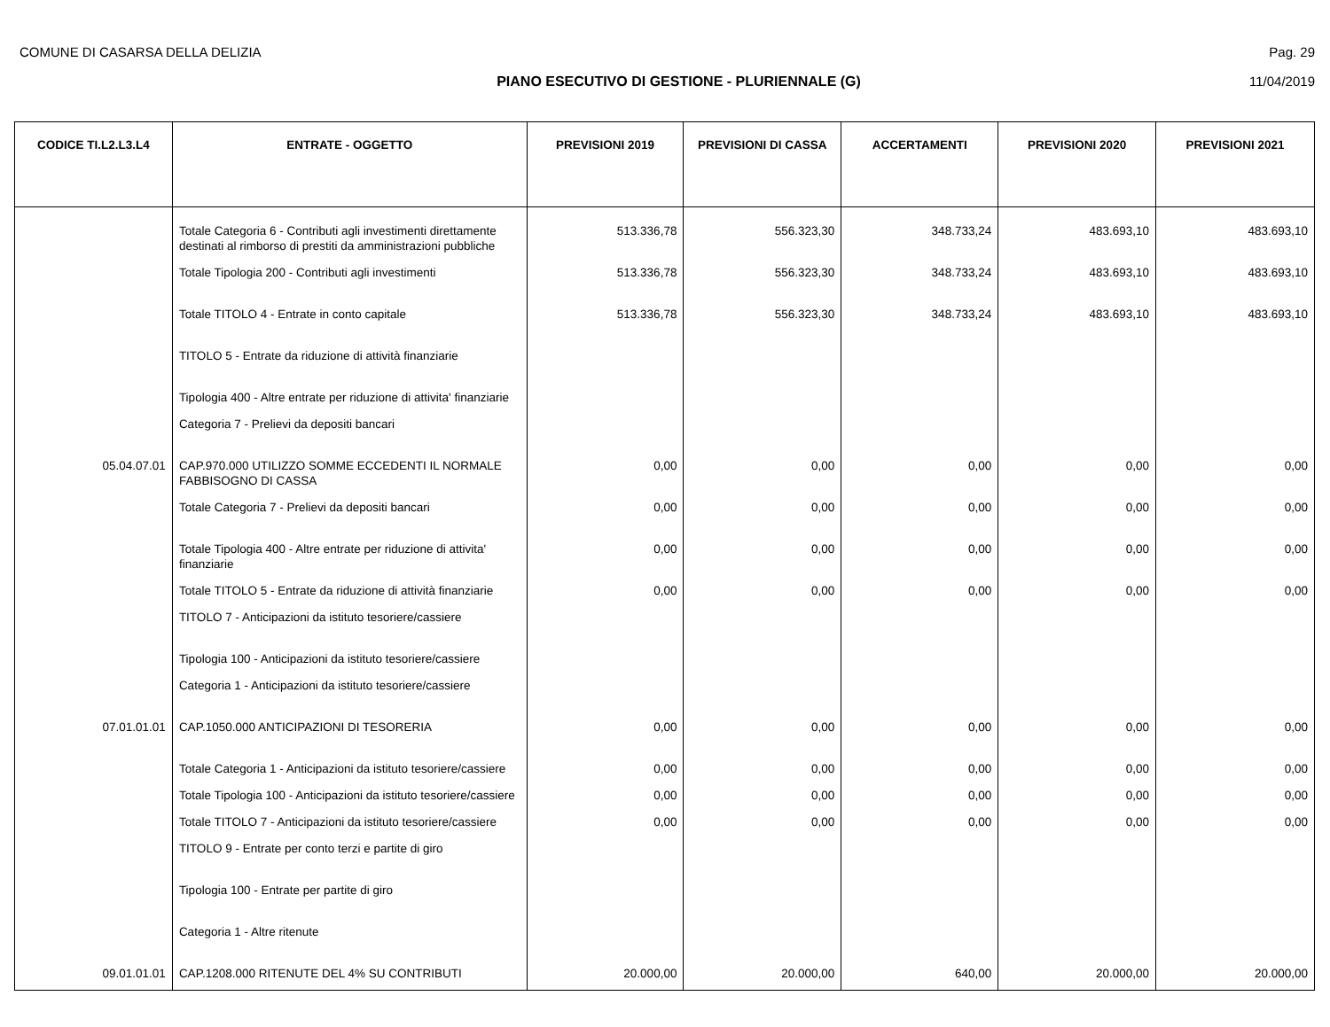COMUNE DI CASARSA DELLA DELIZIA Pag. 29
PIANO ESECUTIVO DI GESTIONE - PLURIENNALE (G) 11/04/2019
| CODICE TI.L2.L3.L4 | ENTRATE - OGGETTO | PREVISIONI 2019 | PREVISIONI DI CASSA | ACCERTAMENTI | PREVISIONI 2020 | PREVISIONI 2021 |
| --- | --- | --- | --- | --- | --- | --- |
| | Totale Categoria 6 - Contributi agli investimenti direttamente destinati al rimborso di prestiti da amministrazioni pubbliche | 513.336,78 | 556.323,30 | 348.733,24 | 483.693,10 | 483.693,10 |
| | Totale Tipologia 200 - Contributi agli investimenti | 513.336,78 | 556.323,30 | 348.733,24 | 483.693,10 | 483.693,10 |
| | Totale TITOLO 4 - Entrate in conto capitale | 513.336,78 | 556.323,30 | 348.733,24 | 483.693,10 | 483.693,10 |
| | TITOLO 5 - Entrate da riduzione di attività finanziarie | | | | | |
| | Tipologia 400 - Altre entrate per riduzione di attivita' finanziarie | | | | | |
| | Categoria 7 - Prelievi da depositi bancari | | | | | |
| 05.04.07.01 | CAP.970.000 UTILIZZO SOMME ECCEDENTI IL NORMALE FABBISOGNO DI CASSA | 0,00 | 0,00 | 0,00 | 0,00 | 0,00 |
| | Totale Categoria 7 - Prelievi da depositi bancari | 0,00 | 0,00 | 0,00 | 0,00 | 0,00 |
| | Totale Tipologia 400 - Altre entrate per riduzione di attivita' finanziarie | 0,00 | 0,00 | 0,00 | 0,00 | 0,00 |
| | Totale TITOLO 5 - Entrate da riduzione di attività finanziarie | 0,00 | 0,00 | 0,00 | 0,00 | 0,00 |
| | TITOLO 7 - Anticipazioni da istituto tesoriere/cassiere | | | | | |
| | Tipologia 100 - Anticipazioni da istituto tesoriere/cassiere | | | | | |
| | Categoria 1 - Anticipazioni da istituto tesoriere/cassiere | | | | | |
| 07.01.01.01 | CAP.1050.000 ANTICIPAZIONI DI TESORERIA | 0,00 | 0,00 | 0,00 | 0,00 | 0,00 |
| | Totale Categoria 1 - Anticipazioni da istituto tesoriere/cassiere | 0,00 | 0,00 | 0,00 | 0,00 | 0,00 |
| | Totale Tipologia 100 - Anticipazioni da istituto tesoriere/cassiere | 0,00 | 0,00 | 0,00 | 0,00 | 0,00 |
| | Totale TITOLO 7 - Anticipazioni da istituto tesoriere/cassiere | 0,00 | 0,00 | 0,00 | 0,00 | 0,00 |
| | TITOLO 9 - Entrate per conto terzi e partite di giro | | | | | |
| | Tipologia 100 - Entrate per partite di giro | | | | | |
| | Categoria 1 - Altre ritenute | | | | | |
| 09.01.01.01 | CAP.1208.000 RITENUTE DEL 4% SU CONTRIBUTI | 20.000,00 | 20.000,00 | 640,00 | 20.000,00 | 20.000,00 |